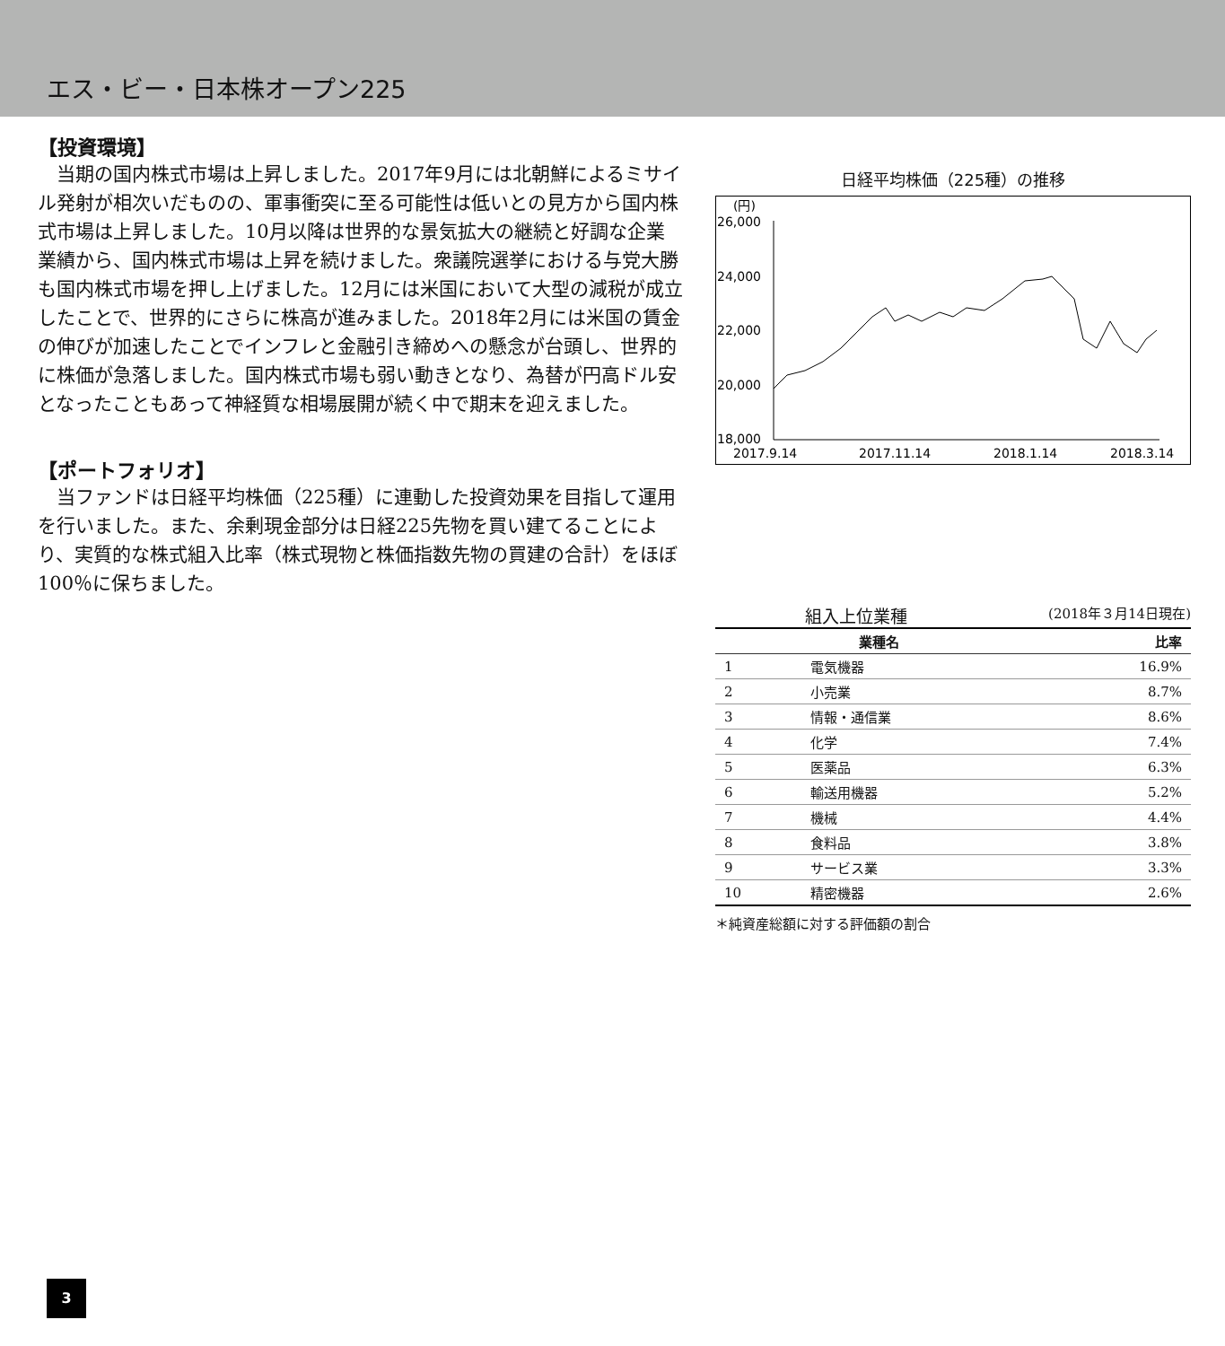エス・ビー・日本株オープン225
【投資環境】
当期の国内株式市場は上昇しました。2017年9月には北朝鮮によるミサイル発射が相次いだものの、軍事衝突に至る可能性は低いとの見方から国内株式市場は上昇しました。10月以降は世界的な景気拡大の継続と好調な企業業績から、国内株式市場は上昇を続けました。衆議院選挙における与党大勝も国内株式市場を押し上げました。12月には米国において大型の減税が成立したことで、世界的にさらに株高が進みました。2018年2月には米国の賃金の伸びが加速したことでインフレと金融引き締めへの懸念が台頭し、世界的に株価が急落しました。国内株式市場も弱い動きとなり、為替が円高ドル安となったこともあって神経質な相場展開が続く中で期末を迎えました。
【ポートフォリオ】
当ファンドは日経平均株価（225種）に連動した投資効果を目指して運用を行いました。また、余剰現金部分は日経225先物を買い建てることにより、実質的な株式組入比率（株式現物と株価指数先物の買建の合計）をほぼ100％に保ちました。
日経平均株価（225種）の推移
(円)
26,000
24,000
22,000
20,000
18,000
2017.9.14
2017.11.14
2018.1.14
2018.3.14
組入上位業種 (2018年３月14日現在)
| 業種名 | | 比率 |
| --- | --- | --- |
| 1 | 電気機器 | 16.9% |
| 2 | 小売業 | 8.7% |
| 3 | 情報・通信業 | 8.6% |
| 4 | 化学 | 7.4% |
| 5 | 医薬品 | 6.3% |
| 6 | 輸送用機器 | 5.2% |
| 7 | 機械 | 4.4% |
| 8 | 食料品 | 3.8% |
| 9 | サービス業 | 3.3% |
| 10 | 精密機器 | 2.6% |
＊純資産総額に対する評価額の割合
3